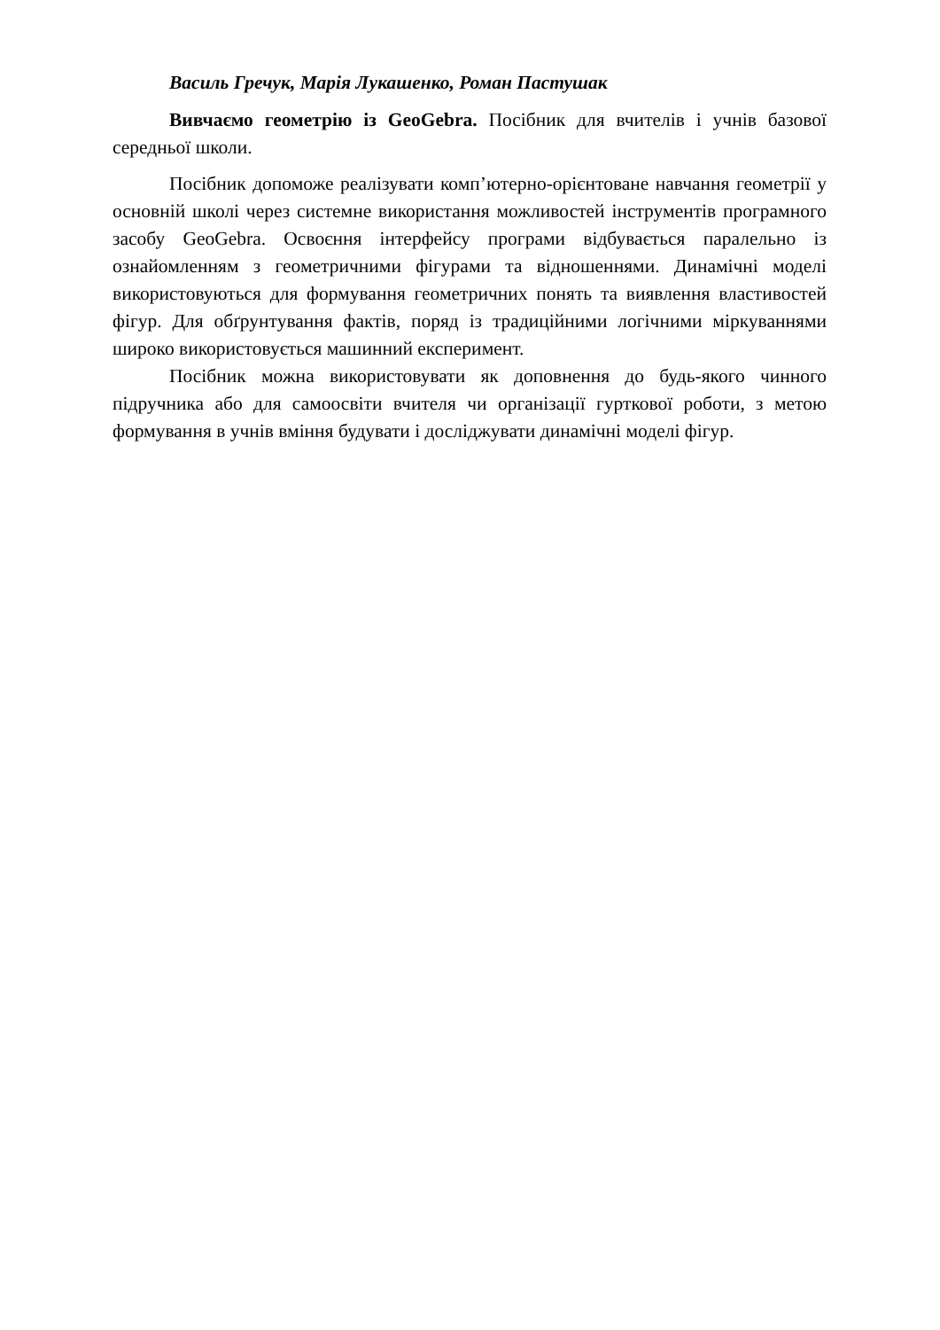Василь Гречук, Марія Лукашенко, Роман Пастушак
Вивчаємо геометрію із GeoGebra. Посібник для вчителів і учнів базової середньої школи.
Посібник допоможе реалізувати комп’ютерно-орієнтоване навчання геометрії у основній школі через системне використання можливостей інструментів програмного засобу GeoGebra. Освоєння інтерфейсу програми відбувається паралельно із ознайомленням з геометричними фігурами та відношеннями. Динамічні моделі використовуються для формування геометричних понять та виявлення властивостей фігур. Для обґрунтування фактів, поряд із традиційними логічними міркуваннями широко використовується машинний експеримент.
Посібник можна використовувати як доповнення до будь-якого чинного підручника або для самоосвіти вчителя чи організації гурткової роботи, з метою формування в учнів вміння будувати і досліджувати динамічні моделі фігур.